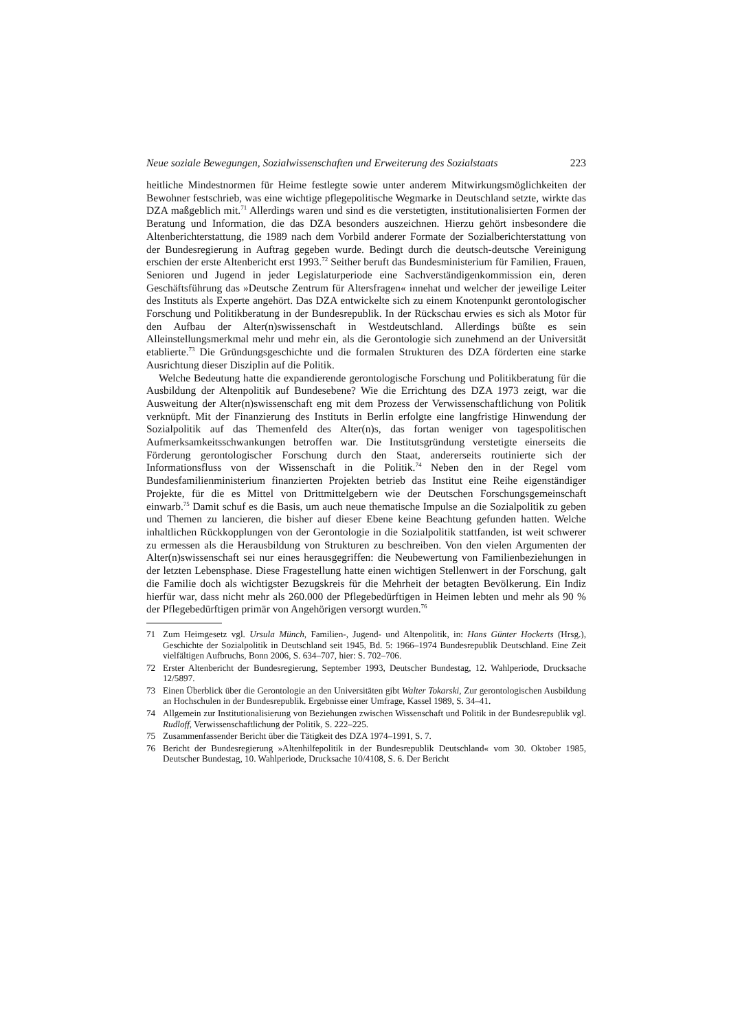Neue soziale Bewegungen, Sozialwissenschaften und Erweiterung des Sozialstaats 223
heitliche Mindestnormen für Heime festlegte sowie unter anderem Mitwirkungsmöglichkeiten der Bewohner festschrieb, was eine wichtige pflegepolitische Wegmarke in Deutschland setzte, wirkte das DZA maßgeblich mit.<sup>71</sup> Allerdings waren und sind es die verstetigten, institutionalisierten Formen der Beratung und Information, die das DZA besonders auszeichnen. Hierzu gehört insbesondere die Altenberichterstattung, die 1989 nach dem Vorbild anderer Formate der Sozialberichterstattung von der Bundesregierung in Auftrag gegeben wurde. Bedingt durch die deutsch-deutsche Vereinigung erschien der erste Altenbericht erst 1993.<sup>72</sup> Seither beruft das Bundesministerium für Familien, Frauen, Senioren und Jugend in jeder Legislaturperiode eine Sachverständigenkommission ein, deren Geschäftsführung das »Deutsche Zentrum für Altersfragen« innehat und welcher der jeweilige Leiter des Instituts als Experte angehört. Das DZA entwickelte sich zu einem Knotenpunkt gerontologischer Forschung und Politikberatung in der Bundesrepublik. In der Rückschau erwies es sich als Motor für den Aufbau der Alter(n)swissenschaft in Westdeutschland. Allerdings büßte es sein Alleinstellungsmerkmal mehr und mehr ein, als die Gerontologie sich zunehmend an der Universität etablierte.<sup>73</sup> Die Gründungsgeschichte und die formalen Strukturen des DZA förderten eine starke Ausrichtung dieser Disziplin auf die Politik.
Welche Bedeutung hatte die expandierende gerontologische Forschung und Politikberatung für die Ausbildung der Altenpolitik auf Bundesebene? Wie die Errichtung des DZA 1973 zeigt, war die Ausweitung der Alter(n)swissenschaft eng mit dem Prozess der Verwissenschaftlichung von Politik verknüpft. Mit der Finanzierung des Instituts in Berlin erfolgte eine langfristige Hinwendung der Sozialpolitik auf das Themenfeld des Alter(n)s, das fortan weniger von tagespolitischen Aufmerksamkeitsschwankungen betroffen war. Die Institutsgründung verstetigte einerseits die Förderung gerontologischer Forschung durch den Staat, andererseits routinierte sich der Informationsfluss von der Wissenschaft in die Politik.<sup>74</sup> Neben den in der Regel vom Bundesfamilienministerium finanzierten Projekten betrieb das Institut eine Reihe eigenständiger Projekte, für die es Mittel von Drittmittelgebern wie der Deutschen Forschungsgemeinschaft einwarb.<sup>75</sup> Damit schuf es die Basis, um auch neue thematische Impulse an die Sozialpolitik zu geben und Themen zu lancieren, die bisher auf dieser Ebene keine Beachtung gefunden hatten. Welche inhaltlichen Rückkopplungen von der Gerontologie in die Sozialpolitik stattfanden, ist weit schwerer zu ermessen als die Herausbildung von Strukturen zu beschreiben. Von den vielen Argumenten der Alter(n)swissenschaft sei nur eines herausgegriffen: die Neubewertung von Familienbeziehungen in der letzten Lebensphase. Diese Fragestellung hatte einen wichtigen Stellenwert in der Forschung, galt die Familie doch als wichtigster Bezugskreis für die Mehrheit der betagten Bevölkerung. Ein Indiz hierfür war, dass nicht mehr als 260.000 der Pflegebedürftigen in Heimen lebten und mehr als 90 % der Pflegebedürftigen primär von Angehörigen versorgt wurden.<sup>76</sup>
71 Zum Heimgesetz vgl. Ursula Münch, Familien-, Jugend- und Altenpolitik, in: Hans Günter Hockerts (Hrsg.), Geschichte der Sozialpolitik in Deutschland seit 1945, Bd. 5: 1966–1974 Bundesrepublik Deutschland. Eine Zeit vielfältigen Aufbruchs, Bonn 2006, S. 634–707, hier: S. 702–706.
72 Erster Altenbericht der Bundesregierung, September 1993, Deutscher Bundestag, 12. Wahlperiode, Drucksache 12/5897.
73 Einen Überblick über die Gerontologie an den Universitäten gibt Walter Tokarski, Zur gerontologischen Ausbildung an Hochschulen in der Bundesrepublik. Ergebnisse einer Umfrage, Kassel 1989, S. 34–41.
74 Allgemein zur Institutionalisierung von Beziehungen zwischen Wissenschaft und Politik in der Bundesrepublik vgl. Rudloff, Verwissenschaftlichung der Politik, S. 222–225.
75 Zusammenfassender Bericht über die Tätigkeit des DZA 1974–1991, S. 7.
76 Bericht der Bundesregierung »Altenhilfepolitik in der Bundesrepublik Deutschland« vom 30. Oktober 1985, Deutscher Bundestag, 10. Wahlperiode, Drucksache 10/4108, S. 6. Der Bericht